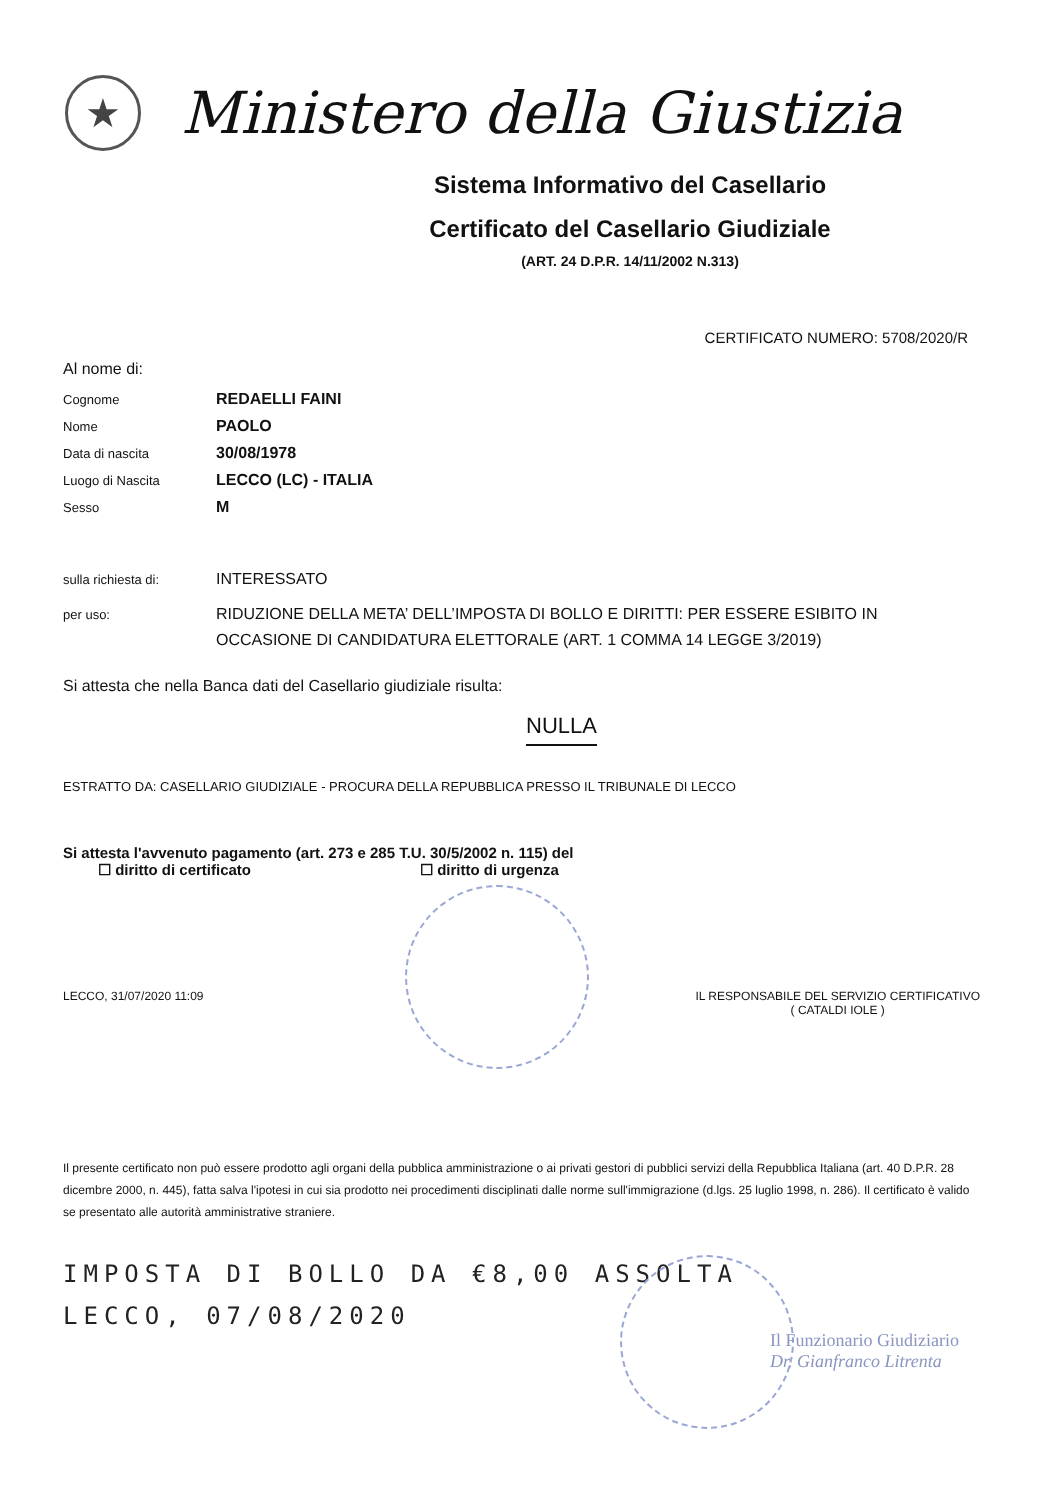★
Ministero della Giustizia
Sistema Informativo del Casellario
Certificato del Casellario Giudiziale
(ART. 24 D.P.R. 14/11/2002 N.313)
CERTIFICATO NUMERO: 5708/2020/R
Al nome di:
Cognome
REDAELLI FAINI
Nome
PAOLO
Data di nascita
30/08/1978
Luogo di Nascita
LECCO (LC) - ITALIA
Sesso
M
sulla richiesta di:
INTERESSATO
per uso:
RIDUZIONE DELLA META’ DELL’IMPOSTA DI BOLLO E DIRITTI: PER ESSERE ESIBITO IN OCCASIONE DI CANDIDATURA ELETTORALE (ART. 1 COMMA 14 LEGGE 3/2019)
Si attesta che nella Banca dati del Casellario giudiziale risulta:
NULLA
ESTRATTO DA: CASELLARIO GIUDIZIALE - PROCURA DELLA REPUBBLICA PRESSO IL TRIBUNALE DI LECCO
Si attesta l'avvenuto pagamento (art. 273 e 285 T.U. 30/5/2002 n. 115) del
☐ diritto di certificato ☐ diritto di urgenza
LECCO, 31/07/2020 11:09 IL RESPONSABILE DEL SERVIZIO CERTIFICATIVO
( CATALDI IOLE )
Il presente certificato non può essere prodotto agli organi della pubblica amministrazione o ai privati gestori di pubblici servizi della Repubblica Italiana (art. 40 D.P.R. 28 dicembre 2000, n. 445), fatta salva l'ipotesi in cui sia prodotto nei procedimenti disciplinati dalle norme sull'immigrazione (d.lgs. 25 luglio 1998, n. 286). Il certificato è valido se presentato alle autorità amministrative straniere.
IMPOSTA DI BOLLO DA €8,00 ASSOLTA
LECCO, 07/08/2020
Il Funzionario Giudiziario
Dr. Gianfranco Litrenta